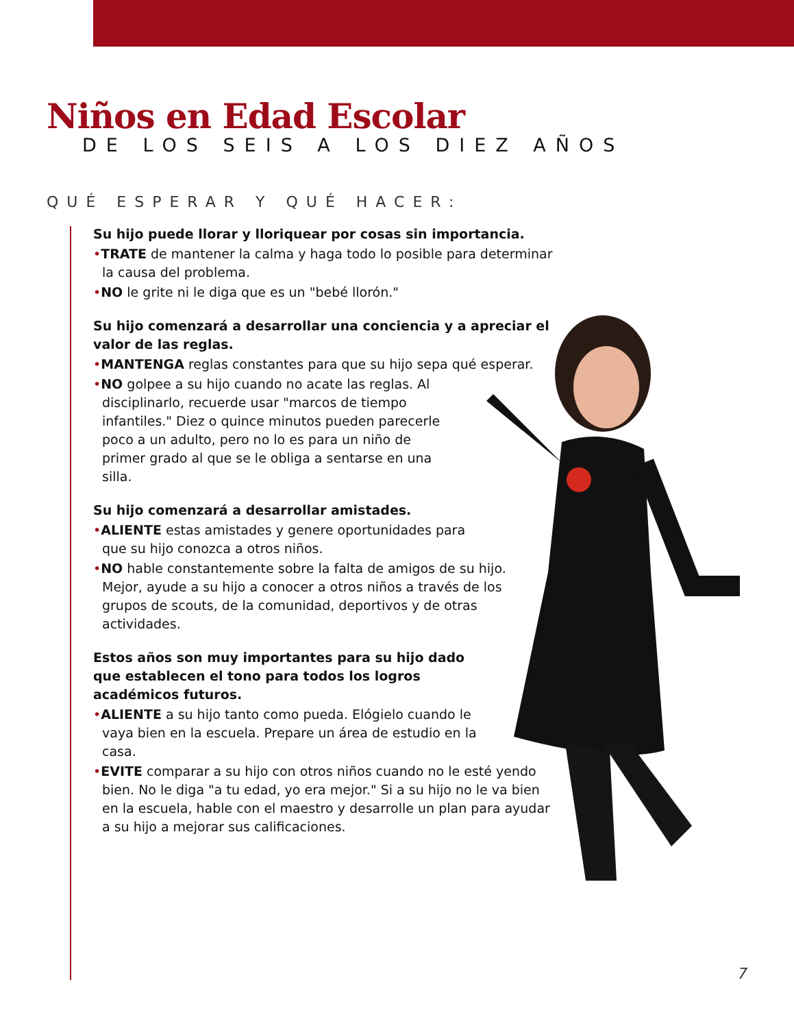Niños en Edad Escolar
DE LOS SEIS A LOS DIEZ AÑOS
QUÉ ESPERAR Y QUÉ HACER:
Su hijo puede llorar y lloriquear por cosas sin importancia.
•TRATE de mantener la calma y haga todo lo posible para determinar la causa del problema.
•NO le grite ni le diga que es un "bebé llorón."
Su hijo comenzará a desarrollar una conciencia y a apreciar el valor de las reglas.
•MANTENGA reglas constantes para que su hijo sepa qué esperar.
•NO golpee a su hijo cuando no acate las reglas. Al disciplinarlo, recuerde usar "marcos de tiempo infantiles." Diez o quince minutos pueden parecerle poco a un adulto, pero no lo es para un niño de primer grado al que se le obliga a sentarse en una silla.
Su hijo comenzará a desarrollar amistades.
•ALIENTE estas amistades y genere oportunidades para que su hijo conozca a otros niños.
•NO hable constantemente sobre la falta de amigos de su hijo. Mejor, ayude a su hijo a conocer a otros niños a través de los grupos de scouts, de la comunidad, deportivos y de otras actividades.
Estos años son muy importantes para su hijo dado que establecen el tono para todos los logros académicos futuros.
•ALIENTE a su hijo tanto como pueda. Elógielo cuando le vaya bien en la escuela. Prepare un área de estudio en la casa.
•EVITE comparar a su hijo con otros niños cuando no le esté yendo bien. No le diga "a tu edad, yo era mejor." Si a su hijo no le va bien en la escuela, hable con el maestro y desarrolle un plan para ayudar a su hijo a mejorar sus calificaciones.
7